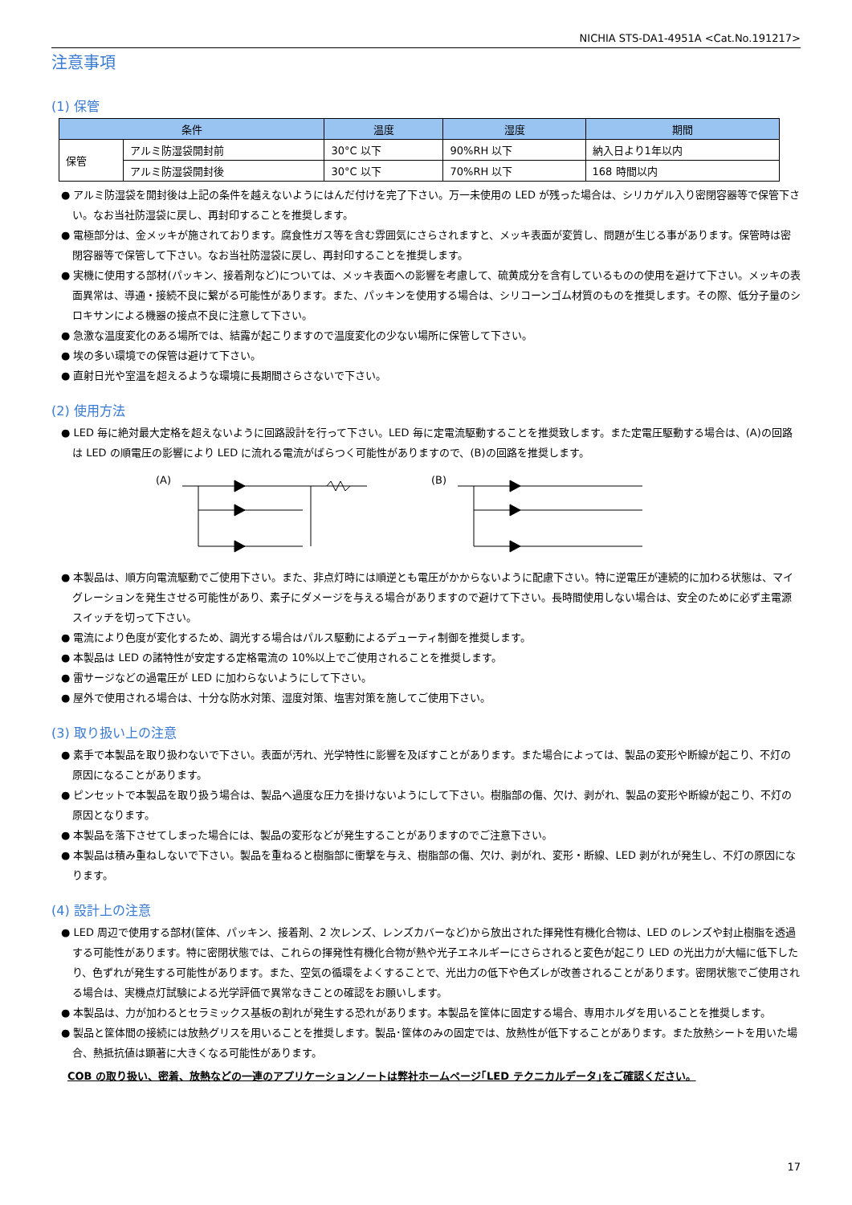NICHIA STS-DA1-4951A <Cat.No.191217>
注意事項
(1) 保管
| 条件 | | 温度 | 湿度 | 期間 |
| --- | --- | --- | --- | --- |
| 保管 | アルミ防湿袋開封前 | 30°C 以下 | 90%RH 以下 | 納入日より1年以内 |
| | アルミ防湿袋開封後 | 30°C 以下 | 70%RH 以下 | 168 時間以内 |
● アルミ防湿袋を開封後は上記の条件を越えないようにはんだ付けを完了下さい。万一未使用の LED が残った場合は、シリカゲル入り密閉容器等で保管下さい。なお当社防湿袋に戻し、再封印することを推奨します。
● 電極部分は、金メッキが施されております。腐食性ガス等を含む雰囲気にさらされますと、メッキ表面が変質し、問題が生じる事があります。保管時は密閉容器等で保管して下さい。なお当社防湿袋に戻し、再封印することを推奨します。
● 実機に使用する部材(パッキン、接着剤など)については、メッキ表面への影響を考慮して、硫黄成分を含有しているものの使用を避けて下さい。メッキの表面異常は、導通・接続不良に繋がる可能性があります。また、パッキンを使用する場合は、シリコーンゴム材質のものを推奨します。その際、低分子量のシロキサンによる機器の接点不良に注意して下さい。
● 急激な温度変化のある場所では、結露が起こりますので温度変化の少ない場所に保管して下さい。
● 埃の多い環境での保管は避けて下さい。
● 直射日光や室温を超えるような環境に長期間さらさないで下さい。
(2) 使用方法
● LED 毎に絶対最大定格を超えないように回路設計を行って下さい。LED 毎に定電流駆動することを推奨致します。また定電圧駆動する場合は、(A)の回路は LED の順電圧の影響により LED に流れる電流がばらつく可能性がありますので、(B)の回路を推奨します。
(A) (B)
● 本製品は、順方向電流駆動でご使用下さい。また、非点灯時には順逆とも電圧がかからないように配慮下さい。特に逆電圧が連続的に加わる状態は、マイグレーションを発生させる可能性があり、素子にダメージを与える場合がありますので避けて下さい。長時間使用しない場合は、安全のために必ず主電源スイッチを切って下さい。
● 電流により色度が変化するため、調光する場合はパルス駆動によるデューティ制御を推奨します。
● 本製品は LED の諸特性が安定する定格電流の 10%以上でご使用されることを推奨します。
● 雷サージなどの過電圧が LED に加わらないようにして下さい。
● 屋外で使用される場合は、十分な防水対策、湿度対策、塩害対策を施してご使用下さい。
(3) 取り扱い上の注意
● 素手で本製品を取り扱わないで下さい。表面が汚れ、光学特性に影響を及ぼすことがあります。また場合によっては、製品の変形や断線が起こり、不灯の原因になることがあります。
● ピンセットで本製品を取り扱う場合は、製品へ過度な圧力を掛けないようにして下さい。樹脂部の傷、欠け、剥がれ、製品の変形や断線が起こり、不灯の原因となります。
● 本製品を落下させてしまった場合には、製品の変形などが発生することがありますのでご注意下さい。
● 本製品は積み重ねしないで下さい。製品を重ねると樹脂部に衝撃を与え、樹脂部の傷、欠け、剥がれ、変形・断線、LED 剥がれが発生し、不灯の原因になります。
(4) 設計上の注意
● LED 周辺で使用する部材(筐体、パッキン、接着剤、2 次レンズ、レンズカバーなど)から放出された揮発性有機化合物は、LED のレンズや封止樹脂を透過する可能性があります。特に密閉状態では、これらの揮発性有機化合物が熱や光子エネルギーにさらされると変色が起こり LED の光出力が大幅に低下したり、色ずれが発生する可能性があります。また、空気の循環をよくすることで、光出力の低下や色ズレが改善されることがあります。密閉状態でご使用される場合は、実機点灯試験による光学評価で異常なきことの確認をお願いします。
● 本製品は、力が加わるとセラミックス基板の割れが発生する恐れがあります。本製品を筐体に固定する場合、専用ホルダを用いることを推奨します。
● 製品と筐体間の接続には放熱グリスを用いることを推奨します。製品･筐体のみの固定では、放熱性が低下することがあります。また放熱シートを用いた場合、熱抵抗値は顕著に大きくなる可能性があります。
COB の取り扱い、密着、放熱などの一連のアプリケーションノートは弊社ホームページ｢LED テクニカルデータ｣をご確認ください。
17